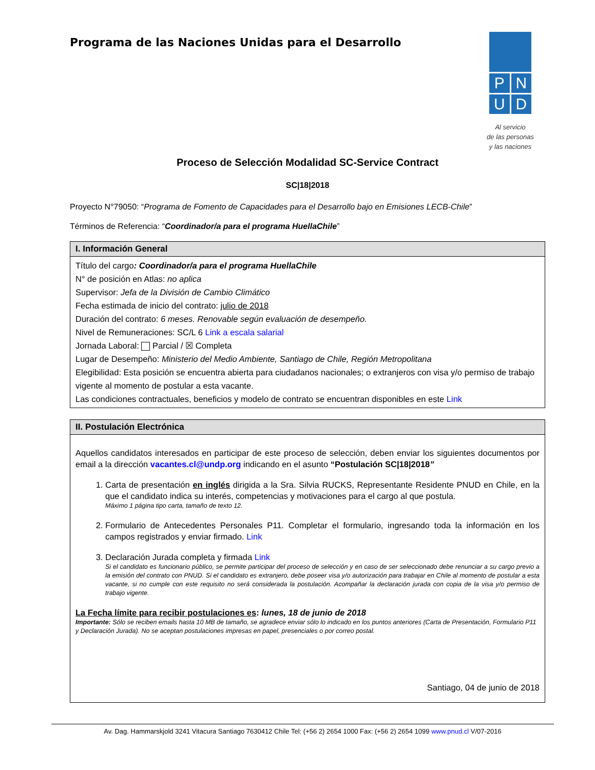Programa de las Naciones Unidas para el Desarrollo
P
N
U
D
Al servicio
de las personas
y las naciones
Proceso de Selección Modalidad SC-Service Contract
SC|18|2018
Proyecto N°79050: “Programa de Fomento de Capacidades para el Desarrollo bajo en Emisiones LECB-Chile”
Términos de Referencia: “Coordinador/a para el programa HuellaChile”
| I. Información General |
| --- |
| Título del cargo : Coordinador/a para el programa HuellaChile N° de posición en Atlas: no aplica Supervisor: Jefa de la División de Cambio Climático Fecha estimada de inicio del contrato: julio de 2018 Duración del contrato: 6 meses. Renovable según evaluación de desempeño. Nivel de Remuneraciones: SC/L 6 Link a escala salarial Jornada Laboral: Parcial / ☒ Completa Lugar de Desempeño: Ministerio del Medio Ambiente, Santiago de Chile, Región Metropolitana Elegibilidad: Esta posición se encuentra abierta para ciudadanos nacionales; o extranjeros con visa y/o permiso de trabajo vigente al momento de postular a esta vacante. Las condiciones contractuales, beneficios y modelo de contrato se encuentran disponibles en este Link |
| II. Postulación Electrónica |
| --- |
| Aquellos candidatos interesados en participar de este proceso de selección, deben enviar los siguientes documentos por email a la dirección vacantes.cl@undp.org indicando en el asunto “Postulación SC/18/2018 ” 1. Carta de presentación en inglés dirigida a la Sra. Silvia RUCKS, Representante Residente PNUD en Chile, en la que el candidato indica su interés, competencias y motivaciones para el cargo al que postula. Máximo 1 página tipo carta, tamaño de texto 12. 2. Formulario de Antecedentes Personales P11. Completar el formulario, ingresando toda la información en los campos registrados y enviar firmado. Link 3. Declaración Jurada completa y firmada Link Si el candidato es funcionario público, se permite participar del proceso de selección y en caso de ser seleccionado debe renunciar a su cargo previo a la emisión del contrato con PNUD. Si el candidato es extranjero, debe poseer visa y/o autorización para trabajar en Chile al momento de postular a esta vacante, si no cumple con este requisito no será considerada la postulación. Acompañar la declaración jurada con copia de la visa y/o permiso de trabajo vigente. La Fecha límite para recibir postulaciones es : lunes, 18 de junio de 2018 Importante: Sólo se reciben emails hasta 10 MB de tamaño, se agradece enviar sólo lo indicado en los puntos anteriores (Carta de Presentación, Formulario P11 y Declaración Jurada). No se aceptan postulaciones impresas en papel, presenciales o por correo postal. Santiago, 04 de junio de 2018 |
Av. Dag. Hammarskjold 3241 Vitacura Santiago 7630412 Chile Tel: (+56 2) 2654 1000 Fax: (+56 2) 2654 1099 www.pnud.cl V/07-2016